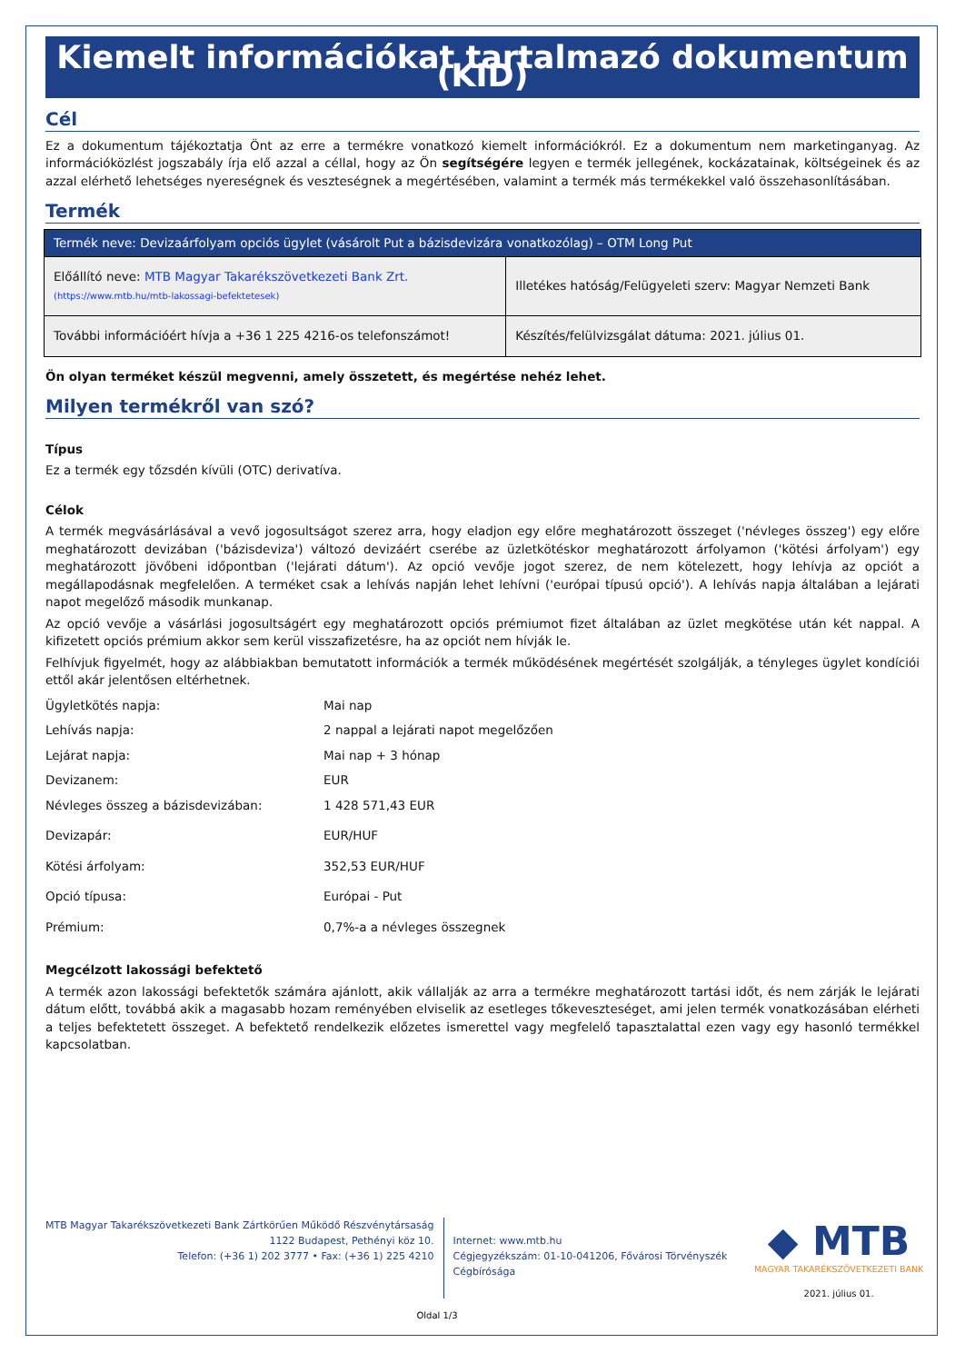Kiemelt információkat tartalmazó dokumentum (KID)
Cél
Ez a dokumentum tájékoztatja Önt az erre a termékre vonatkozó kiemelt információkról. Ez a dokumentum nem marketinganyag. Az információközlést jogszabály írja elő azzal a céllal, hogy az Ön segítségére legyen e termék jellegének, kockázatainak, költségeinek és az azzal elérhető lehetséges nyereségnek és veszteségnek a megértésében, valamint a termék más termékekkel való összehasonlításában.
Termék
| Termék neve: Devizaárfolyam opciós ügylet (vásárolt Put a bázisdevizára vonatkozólag) – OTM Long Put | |
| --- | --- |
| Előállító neve: MTB Magyar Takarékszövetkezeti Bank Zrt. (https://www.mtb.hu/mtb-lakossagi-befektetesek) | Illetékes hatóság/Felügyeleti szerv: Magyar Nemzeti Bank |
| További információért hívja a +36 1 225 4216-os telefonszámot! | Készítés/felülvizsgálat dátuma: 2021. július 01. |
Ön olyan terméket készül megvenni, amely összetett, és megértése nehéz lehet.
Milyen termékről van szó?
Típus
Ez a termék egy tőzsdén kívüli (OTC) derivatíva.
Célok
A termék megvásárlásával a vevő jogosultságot szerez arra, hogy eladjon egy előre meghatározott összeget ('névleges összeg') egy előre meghatározott devizában ('bázisdeviza') változó devizáért cserébe az üzletkötéskor meghatározott árfolyamon ('kötési árfolyam') egy meghatározott jövőbeni időpontban ('lejárati dátum'). Az opció vevője jogot szerez, de nem kötelezett, hogy lehívja az opciót a megállapodásnak megfelelően. A terméket csak a lehívás napján lehet lehívni ('európai típusú opció'). A lehívás napja általában a lejárati napot megelőző második munkanap.
Az opció vevője a vásárlási jogosultságért egy meghatározott opciós prémiumot fizet általában az üzlet megkötése után két nappal. A kifizetett opciós prémium akkor sem kerül visszafizetésre, ha az opciót nem hívják le.
Felhívjuk figyelmét, hogy az alábbiakban bemutatott információk a termék működésének megértését szolgálják, a tényleges ügylet kondíciói ettől akár jelentősen eltérhetnek.
| Ügyletkötés napja: | Mai nap |
| Lehívás napja: | 2 nappal a lejárati napot megelőzően |
| Lejárat napja: | Mai nap + 3 hónap |
| Devizanem: | EUR |
| Névleges összeg a bázisdevizában: | 1 428 571,43 EUR |
| Devizapár: | EUR/HUF |
| Kötési árfolyam: | 352,53 EUR/HUF |
| Opció típusa: | Európai - Put |
| Prémium: | 0,7%-a a névleges összegnek |
Megcélzott lakossági befektető
A termék azon lakossági befektetők számára ajánlott, akik vállalják az arra a termékre meghatározott tartási időt, és nem zárják le lejárati dátum előtt, továbbá akik a magasabb hozam reményében elviselik az esetleges tőkeveszteséget, ami jelen termék vonatkozásában elérheti a teljes befektetett összeget. A befektető rendelkezik előzetes ismerettel vagy megfelelő tapasztalattal ezen vagy egy hasonló termékkel kapcsolatban.
MTB Magyar Takarékszövetkezeti Bank Zártkörűen Működő Részvénytársaság
1122 Budapest, Pethényi köz 10.
Telefon: (+36 1) 202 3777 • Fax: (+36 1) 225 4210
Internet: www.mtb.hu
Cégjegyzékszám: 01-10-041206, Fővárosi Törvényszék Cégbírósága
◆ MTB
MAGYAR TAKARÉKSZÖVETKEZETI BANK
2021. július 01.
Oldal 1/3